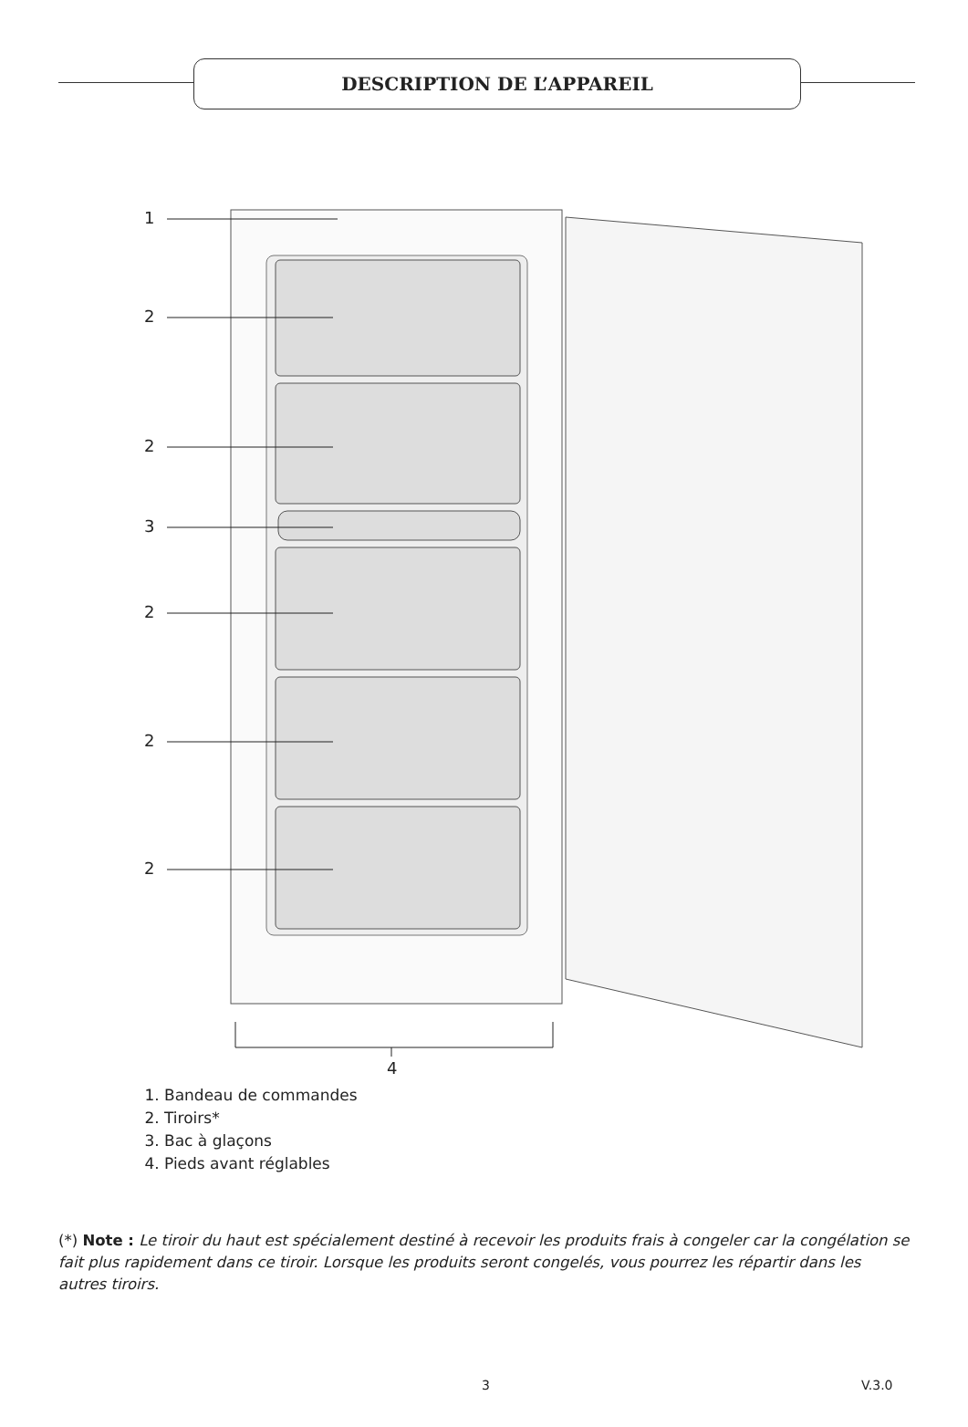DESCRIPTION DE L’APPAREIL
1
2
2
3
2
2
2
4
1. Bandeau de commandes
2. Tiroirs*
3. Bac à glaçons
4. Pieds avant réglables
(*) Note : Le tiroir du haut est spécialement destiné à recevoir les produits frais à congeler car la congélation se fait plus rapidement dans ce tiroir. Lorsque les produits seront congelés, vous pourrez les répartir dans les autres tiroirs.
3 V.3.0